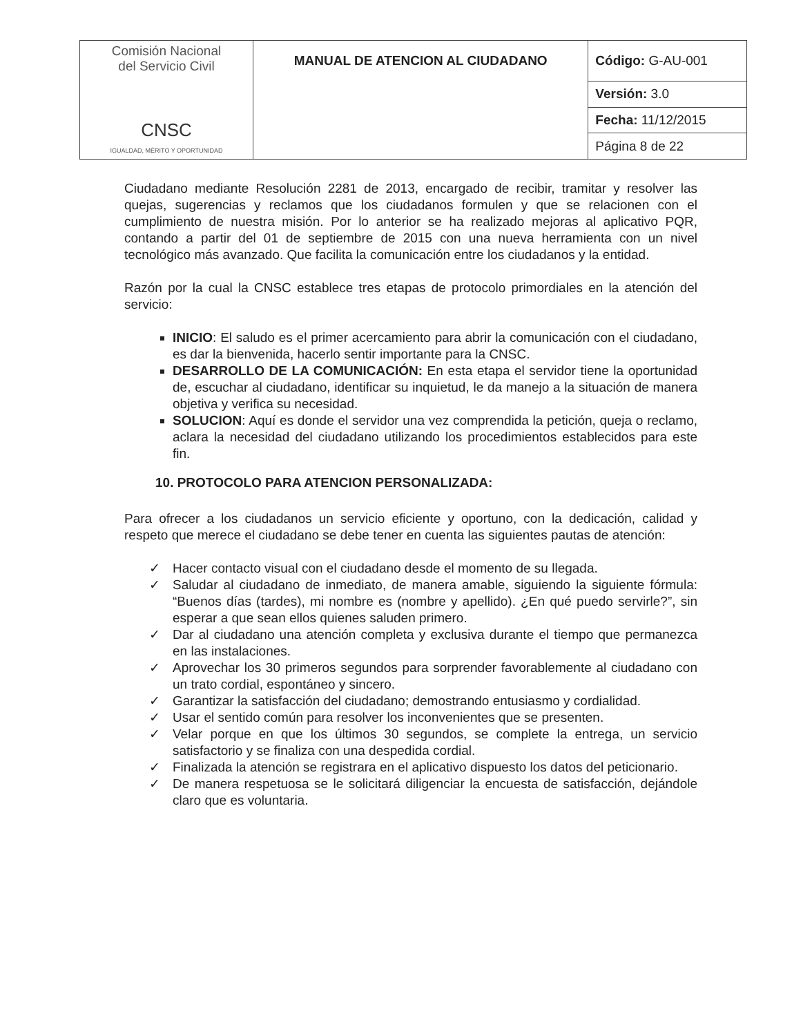| Comisión Nacional del Servicio Civil CNSC IGUALDAD, MÉRITO Y OPORTUNIDAD | MANUAL DE ATENCION AL CIUDADANO | Código: G-AU-001 |
| | | Versión: 3.0 |
| | | Fecha: 11/12/2015 |
| | | Página 8 de 22 |
Ciudadano mediante Resolución 2281 de 2013, encargado de recibir, tramitar y resolver las quejas, sugerencias y reclamos que los ciudadanos formulen y que se relacionen con el cumplimiento de nuestra misión. Por lo anterior se ha realizado mejoras al aplicativo PQR, contando a partir del 01 de septiembre de 2015 con una nueva herramienta con un nivel tecnológico más avanzado. Que facilita la comunicación entre los ciudadanos y la entidad.
Razón por la cual la CNSC establece tres etapas de protocolo primordiales en la atención del servicio:
INICIO: El saludo es el primer acercamiento para abrir la comunicación con el ciudadano, es dar la bienvenida, hacerlo sentir importante para la CNSC.
DESARROLLO DE LA COMUNICACIÓN: En esta etapa el servidor tiene la oportunidad de, escuchar al ciudadano, identificar su inquietud, le da manejo a la situación de manera objetiva y verifica su necesidad.
SOLUCION: Aquí es donde el servidor una vez comprendida la petición, queja o reclamo, aclara la necesidad del ciudadano utilizando los procedimientos establecidos para este fin.
10. PROTOCOLO PARA ATENCION PERSONALIZADA:
Para ofrecer a los ciudadanos un servicio eficiente y oportuno, con la dedicación, calidad y respeto que merece el ciudadano se debe tener en cuenta las siguientes pautas de atención:
✓ Hacer contacto visual con el ciudadano desde el momento de su llegada.
✓ Saludar al ciudadano de inmediato, de manera amable, siguiendo la siguiente fórmula: “Buenos días (tardes), mi nombre es (nombre y apellido). ¿En qué puedo servirle?”, sin esperar a que sean ellos quienes saluden primero.
✓ Dar al ciudadano una atención completa y exclusiva durante el tiempo que permanezca en las instalaciones.
✓ Aprovechar los 30 primeros segundos para sorprender favorablemente al ciudadano con un trato cordial, espontáneo y sincero.
✓ Garantizar la satisfacción del ciudadano; demostrando entusiasmo y cordialidad.
✓ Usar el sentido común para resolver los inconvenientes que se presenten.
✓ Velar porque en que los últimos 30 segundos, se complete la entrega, un servicio satisfactorio y se finaliza con una despedida cordial.
✓ Finalizada la atención se registrara en el aplicativo dispuesto los datos del peticionario.
✓ De manera respetuosa se le solicitará diligenciar la encuesta de satisfacción, dejándole claro que es voluntaria.